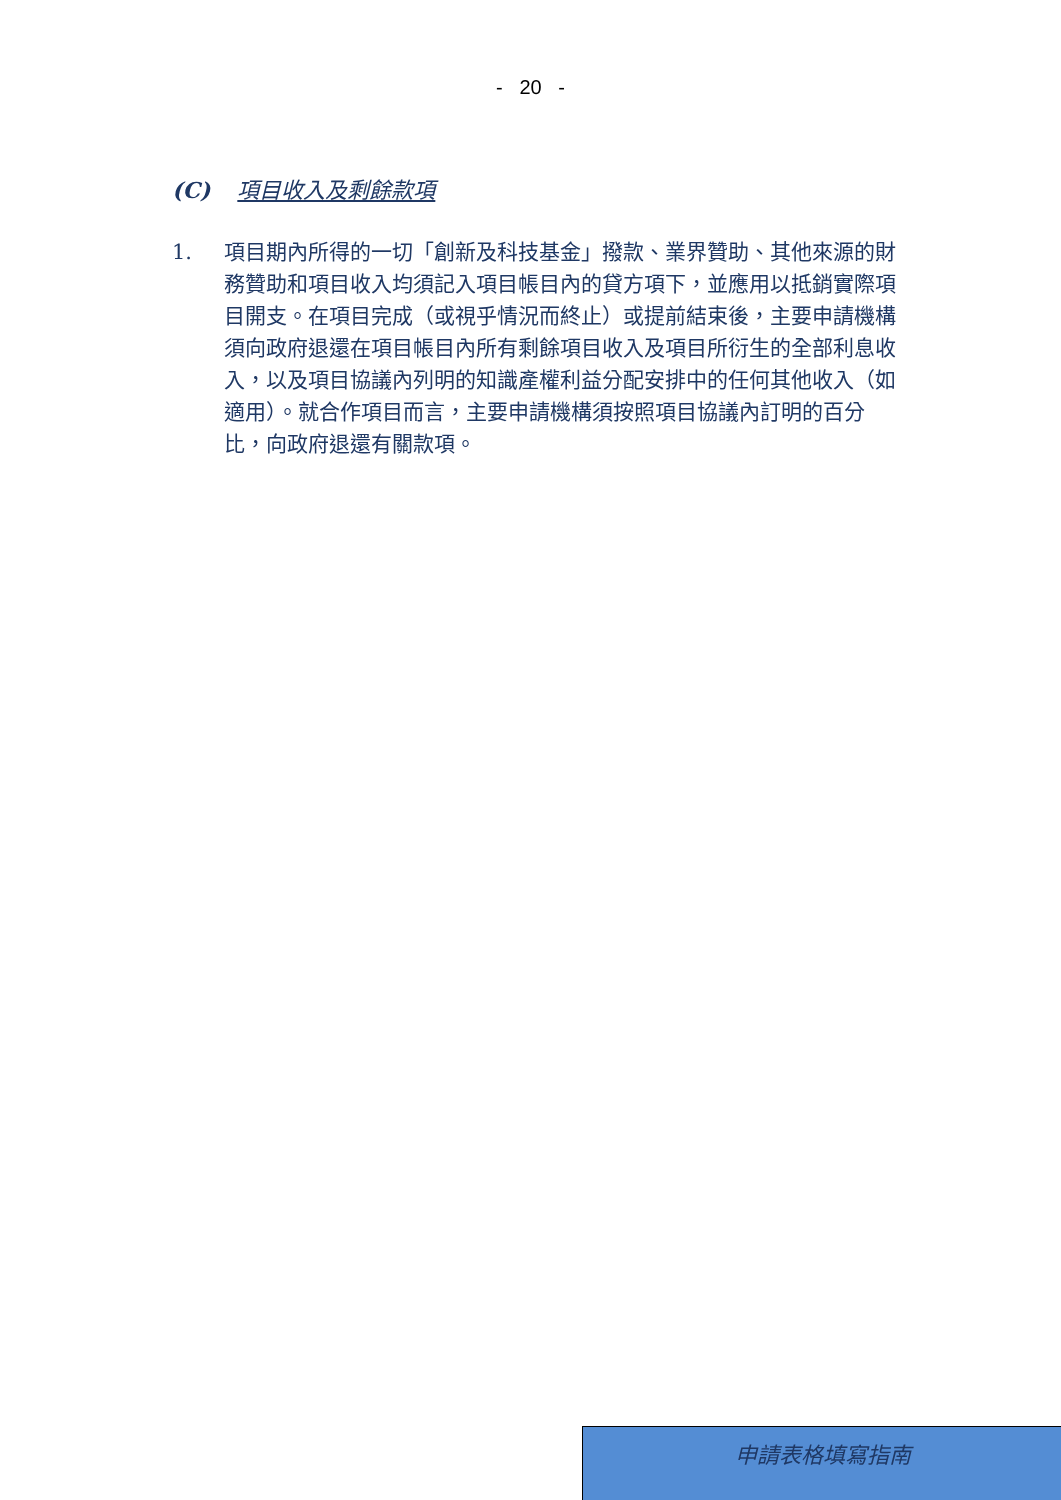- 20 -
(C) 項目收入及剩餘款項
1. 項目期內所得的一切「創新及科技基金」撥款、業界贊助、其他來源的財務贊助和項目收入均須記入項目帳目內的貸方項下，並應用以抵銷實際項目開支。在項目完成（或視乎情況而終止）或提前結束後，主要申請機構須向政府退還在項目帳目內所有剩餘項目收入及項目所衍生的全部利息收入，以及項目協議內列明的知識產權利益分配安排中的任何其他收入（如適用）。就合作項目而言，主要申請機構須按照項目協議內訂明的百分比，向政府退還有關款項。
申請表格填寫指南